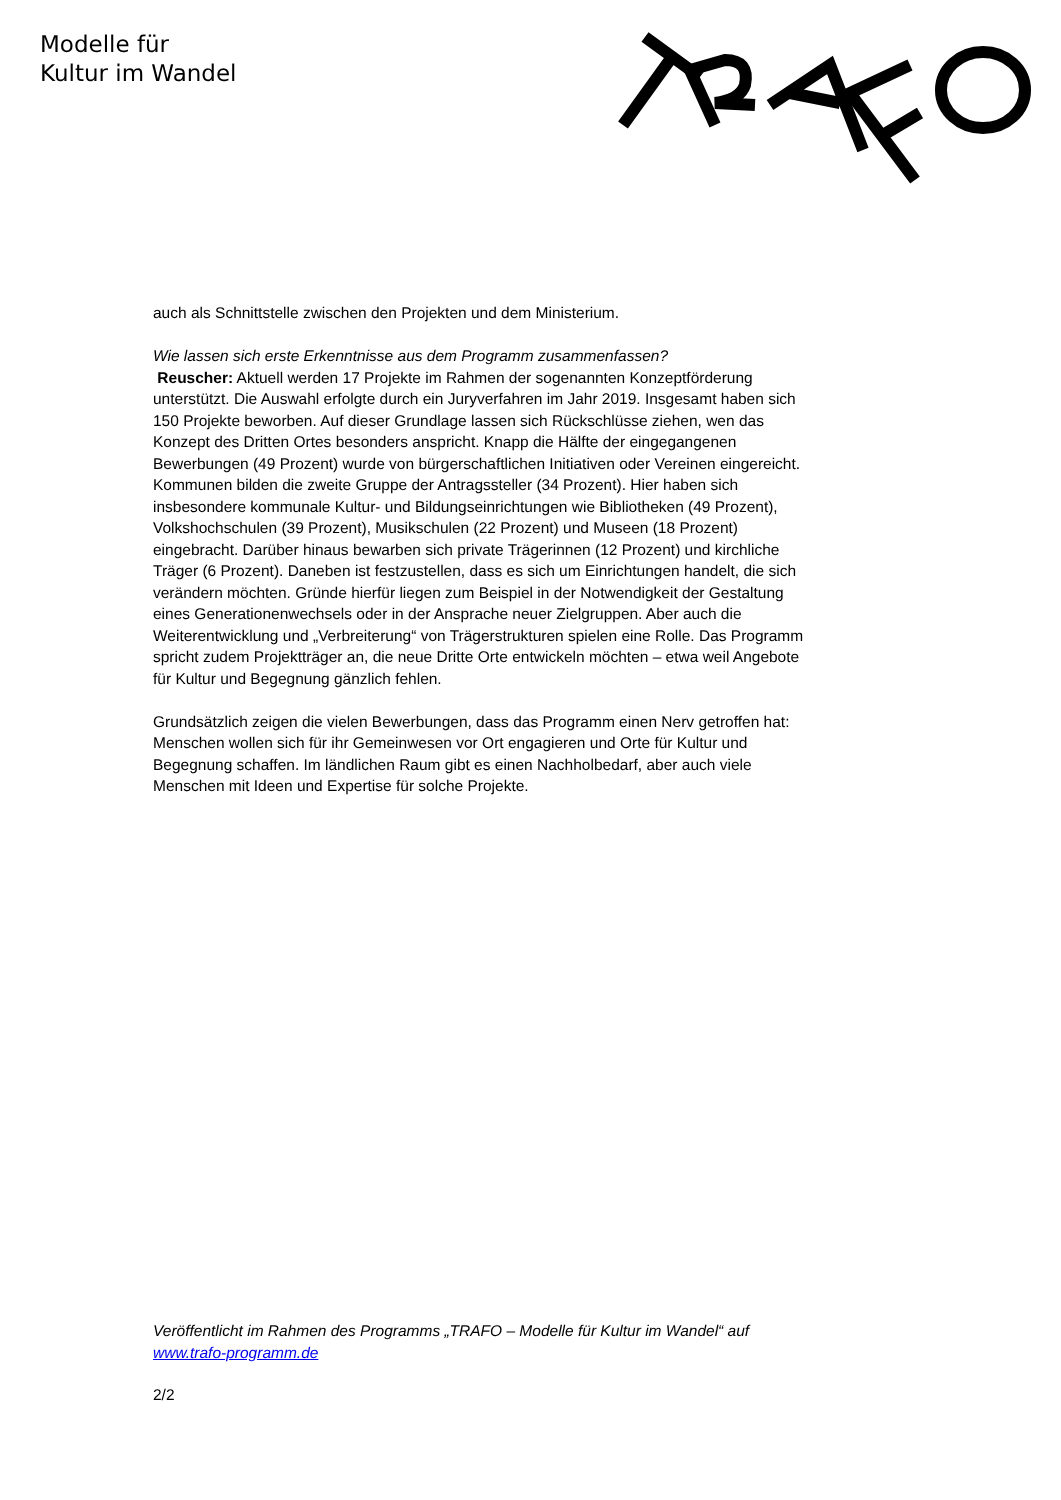Modelle für
Kultur im Wandel
auch als Schnittstelle zwischen den Projekten und dem Ministerium.
Wie lassen sich erste Erkenntnisse aus dem Programm zusammenfassen?
Reuscher: Aktuell werden 17 Projekte im Rahmen der sogenannten Konzeptförderung unterstützt. Die Auswahl erfolgte durch ein Juryverfahren im Jahr 2019. Insgesamt haben sich 150 Projekte beworben. Auf dieser Grundlage lassen sich Rückschlüsse ziehen, wen das Konzept des Dritten Ortes besonders anspricht. Knapp die Hälfte der eingegangenen Bewerbungen (49 Prozent) wurde von bürgerschaftlichen Initiativen oder Vereinen eingereicht. Kommunen bilden die zweite Gruppe der Antragssteller (34 Prozent). Hier haben sich insbesondere kommunale Kultur- und Bildungseinrichtungen wie Bibliotheken (49 Prozent), Volkshochschulen (39 Prozent), Musikschulen (22 Prozent) und Museen (18 Prozent) eingebracht. Darüber hinaus bewarben sich private Trägerinnen (12 Prozent) und kirchliche Träger (6 Prozent). Daneben ist festzustellen, dass es sich um Einrichtungen handelt, die sich verändern möchten. Gründe hierfür liegen zum Beispiel in der Notwendigkeit der Gestaltung eines Generationenwechsels oder in der Ansprache neuer Zielgruppen. Aber auch die Weiterentwicklung und „Verbreiterung“ von Trägerstrukturen spielen eine Rolle. Das Programm spricht zudem Projektträger an, die neue Dritte Orte entwickeln möchten – etwa weil Angebote für Kultur und Begegnung gänzlich fehlen.
Grundsätzlich zeigen die vielen Bewerbungen, dass das Programm einen Nerv getroffen hat: Menschen wollen sich für ihr Gemeinwesen vor Ort engagieren und Orte für Kultur und Begegnung schaffen. Im ländlichen Raum gibt es einen Nachholbedarf, aber auch viele Menschen mit Ideen und Expertise für solche Projekte.
Veröffentlicht im Rahmen des Programms „TRAFO – Modelle für Kultur im Wandel“ auf www.trafo-programm.de
2/2